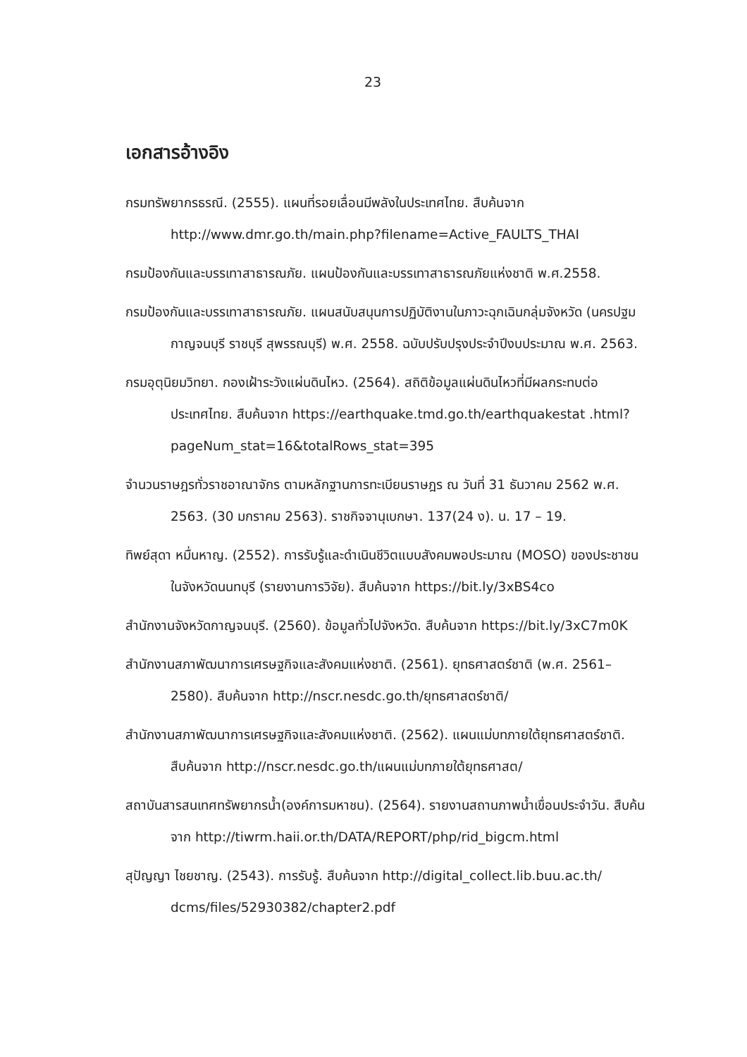23
เอกสารอ้างอิง
กรมทรัพยากรธรณี. (2555). แผนที่รอยเลื่อนมีพลังในประเทศไทย. สืบค้นจาก http://www.dmr.go.th/main.php?filename=Active_FAULTS_THAI
กรมป้องกันและบรรเทาสาธารณภัย. แผนป้องกันและบรรเทาสาธารณภัยแห่งชาติ พ.ศ.2558.
กรมป้องกันและบรรเทาสาธารณภัย. แผนสนับสนุนการปฏิบัติงานในภาวะฉุกเฉินกลุ่มจังหวัด (นครปฐม กาญจนบุรี ราชบุรี สุพรรณบุรี) พ.ศ. 2558. ฉบับปรับปรุงประจำปีงบประมาณ พ.ศ. 2563.
กรมอุตุนิยมวิทยา. กองเฝ้าระวังแผ่นดินไหว. (2564). สถิติข้อมูลแผ่นดินไหวที่มีผลกระทบต่อประเทศไทย. สืบค้นจาก https://earthquake.tmd.go.th/earthquakestat .html?pageNum_stat=16&totalRows_stat=395
จำนวนราษฎรทั่วราชอาณาจักร ตามหลักฐานการทะเบียนราษฎร ณ วันที่ 31 ธันวาคม 2562 พ.ศ. 2563. (30 มกราคม 2563). ราชกิจจานุเบกษา. 137(24 ง). น. 17 – 19.
ทิพย์สุดา หมื่นหาญ. (2552). การรับรู้และดำเนินชีวิตแบบสังคมพอประมาณ (MOSO) ของประชาชนในจังหวัดนนทบุรี (รายงานการวิจัย). สืบค้นจาก https://bit.ly/3xBS4co
สำนักงานจังหวัดกาญจนบุรี. (2560). ข้อมูลทั่วไปจังหวัด. สืบค้นจาก https://bit.ly/3xC7m0K
สำนักงานสภาพัฒนาการเศรษฐกิจและสังคมแห่งชาติ. (2561). ยุทธศาสตร์ชาติ (พ.ศ. 2561– 2580). สืบค้นจาก http://nscr.nesdc.go.th/ยุทธศาสตร์ชาติ/
สำนักงานสภาพัฒนาการเศรษฐกิจและสังคมแห่งชาติ. (2562). แผนแม่บทภายใต้ยุทธศาสตร์ชาติ. สืบค้นจาก http://nscr.nesdc.go.th/แผนแม่บทภายใต้ยุทธศาสต/
สถาบันสารสนเทศทรัพยากรน้ำ(องค์การมหาชน). (2564). รายงานสถานภาพน้ำเขื่อนประจำวัน. สืบค้นจาก http://tiwrm.haii.or.th/DATA/REPORT/php/rid_bigcm.html
สุปัญญา ไชยชาญ. (2543). การรับรู้. สืบค้นจาก http://digital_collect.lib.buu.ac.th/ dcms/files/52930382/chapter2.pdf